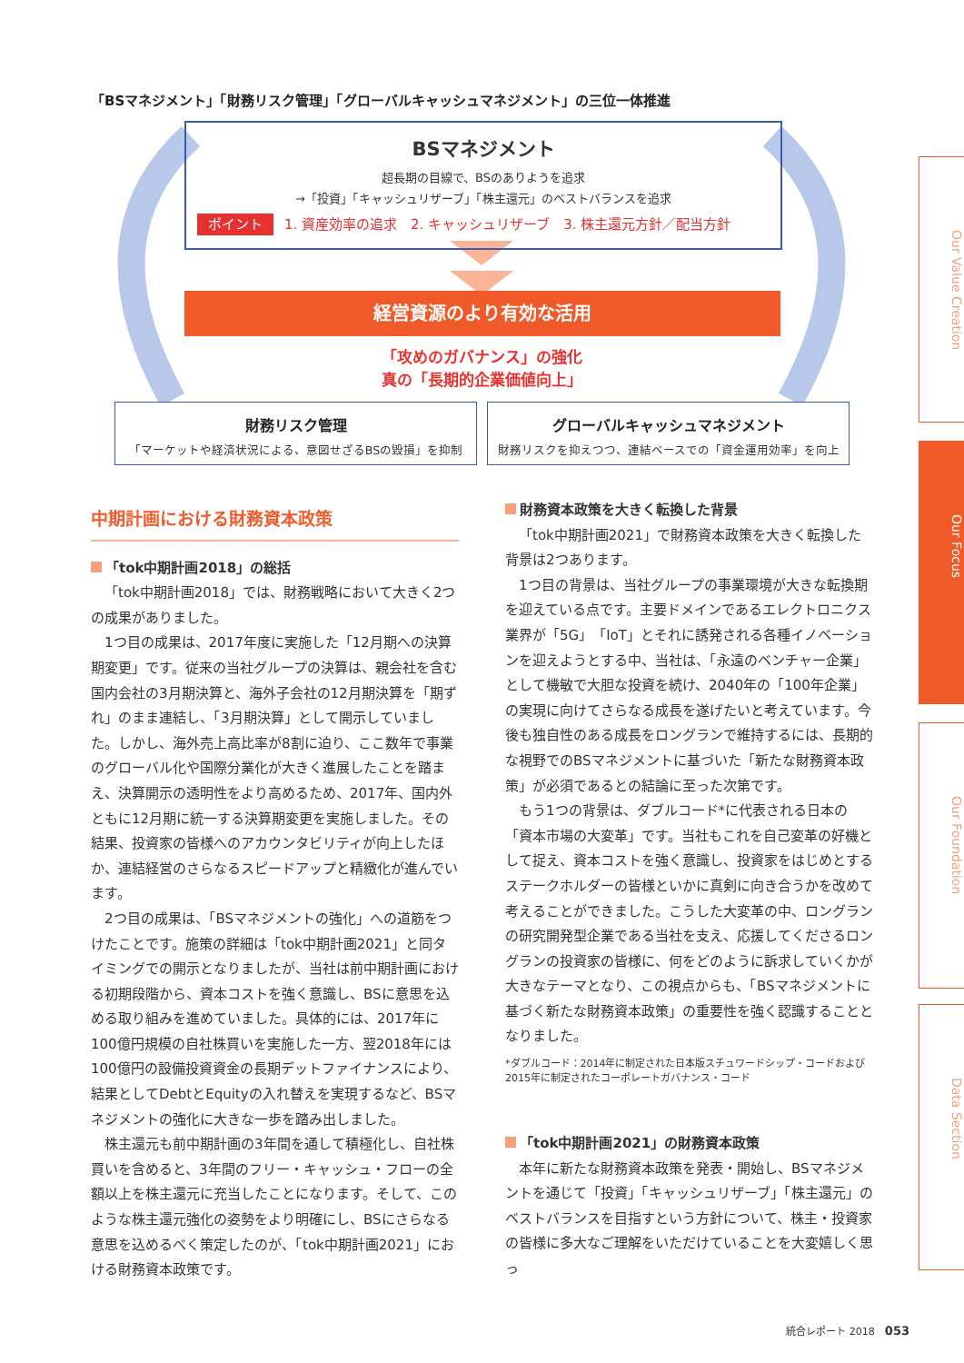「BSマネジメント」「財務リスク管理」「グローバルキャッシュマネジメント」の三位一体推進
BSマネジメント
超長期の目線で、BSのありようを追求
→「投資」「キャッシュリザーブ」「株主還元」のベストバランスを追求
ポイント 1. 資産効率の追求　2. キャッシュリザーブ　3. 株主還元方針／配当方針
経営資源のより有効な活用
「攻めのガバナンス」の強化
真の「長期的企業価値向上」
財務リスク管理
「マーケットや経済状況による、意図せざるBSの毀損」を抑制
グローバルキャッシュマネジメント
財務リスクを抑えつつ、連結ベースでの「資金運用効率」を向上
中期計画における財務資本政策
「tok中期計画2018」の総括
「tok中期計画2018」では、財務戦略において大きく2つの成果がありました。
1つ目の成果は、2017年度に実施した「12月期への決算期変更」です。従来の当社グループの決算は、親会社を含む国内会社の3月期決算と、海外子会社の12月期決算を「期ずれ」のまま連結し、「3月期決算」として開示していました。しかし、海外売上高比率が8割に迫り、ここ数年で事業のグローバル化や国際分業化が大きく進展したことを踏まえ、決算開示の透明性をより高めるため、2017年、国内外ともに12月期に統一する決算期変更を実施しました。その結果、投資家の皆様へのアカウンタビリティが向上したほか、連結経営のさらなるスピードアップと精緻化が進んでいます。
2つ目の成果は、「BSマネジメントの強化」への道筋をつけたことです。施策の詳細は「tok中期計画2021」と同タイミングでの開示となりましたが、当社は前中期計画における初期段階から、資本コストを強く意識し、BSに意思を込める取り組みを進めていました。具体的には、2017年に100億円規模の自社株買いを実施した一方、翌2018年には100億円の設備投資資金の長期デットファイナンスにより、結果としてDebtとEquityの入れ替えを実現するなど、BSマネジメントの強化に大きな一歩を踏み出しました。
株主還元も前中期計画の3年間を通して積極化し、自社株買いを含めると、3年間のフリー・キャッシュ・フローの全額以上を株主還元に充当したことになります。そして、このような株主還元強化の姿勢をより明確にし、BSにさらなる意思を込めるべく策定したのが、「tok中期計画2021」における財務資本政策です。
財務資本政策を大きく転換した背景
「tok中期計画2021」で財務資本政策を大きく転換した背景は2つあります。
1つ目の背景は、当社グループの事業環境が大きな転換期を迎えている点です。主要ドメインであるエレクトロニクス業界が「5G」「IoT」とそれに誘発される各種イノベーションを迎えようとする中、当社は、「永遠のベンチャー企業」として機敏で大胆な投資を続け、2040年の「100年企業」の実現に向けてさらなる成長を遂げたいと考えています。今後も独自性のある成長をロングランで維持するには、長期的な視野でのBSマネジメントに基づいた「新たな財務資本政策」が必須であるとの結論に至った次第です。
もう1つの背景は、ダブルコード*に代表される日本の「資本市場の大変革」です。当社もこれを自己変革の好機として捉え、資本コストを強く意識し、投資家をはじめとするステークホルダーの皆様といかに真剣に向き合うかを改めて考えることができました。こうした大変革の中、ロングランの研究開発型企業である当社を支え、応援してくださるロングランの投資家の皆様に、何をどのように訴求していくかが大きなテーマとなり、この視点からも、「BSマネジメントに基づく新たな財務資本政策」の重要性を強く認識することとなりました。
*ダブルコード：2014年に制定された日本版スチュワードシップ・コードおよび
2015年に制定されたコーポレートガバナンス・コード
「tok中期計画2021」の財務資本政策
本年に新たな財務資本政策を発表・開始し、BSマネジメントを通じて「投資」「キャッシュリザーブ」「株主還元」のベストバランスを目指すという方針について、株主・投資家の皆様に多大なご理解をいただけていることを大変嬉しく思っ
Our Value Creation
Our Focus
Our Foundation
Data Section
統合レポート 2018　053